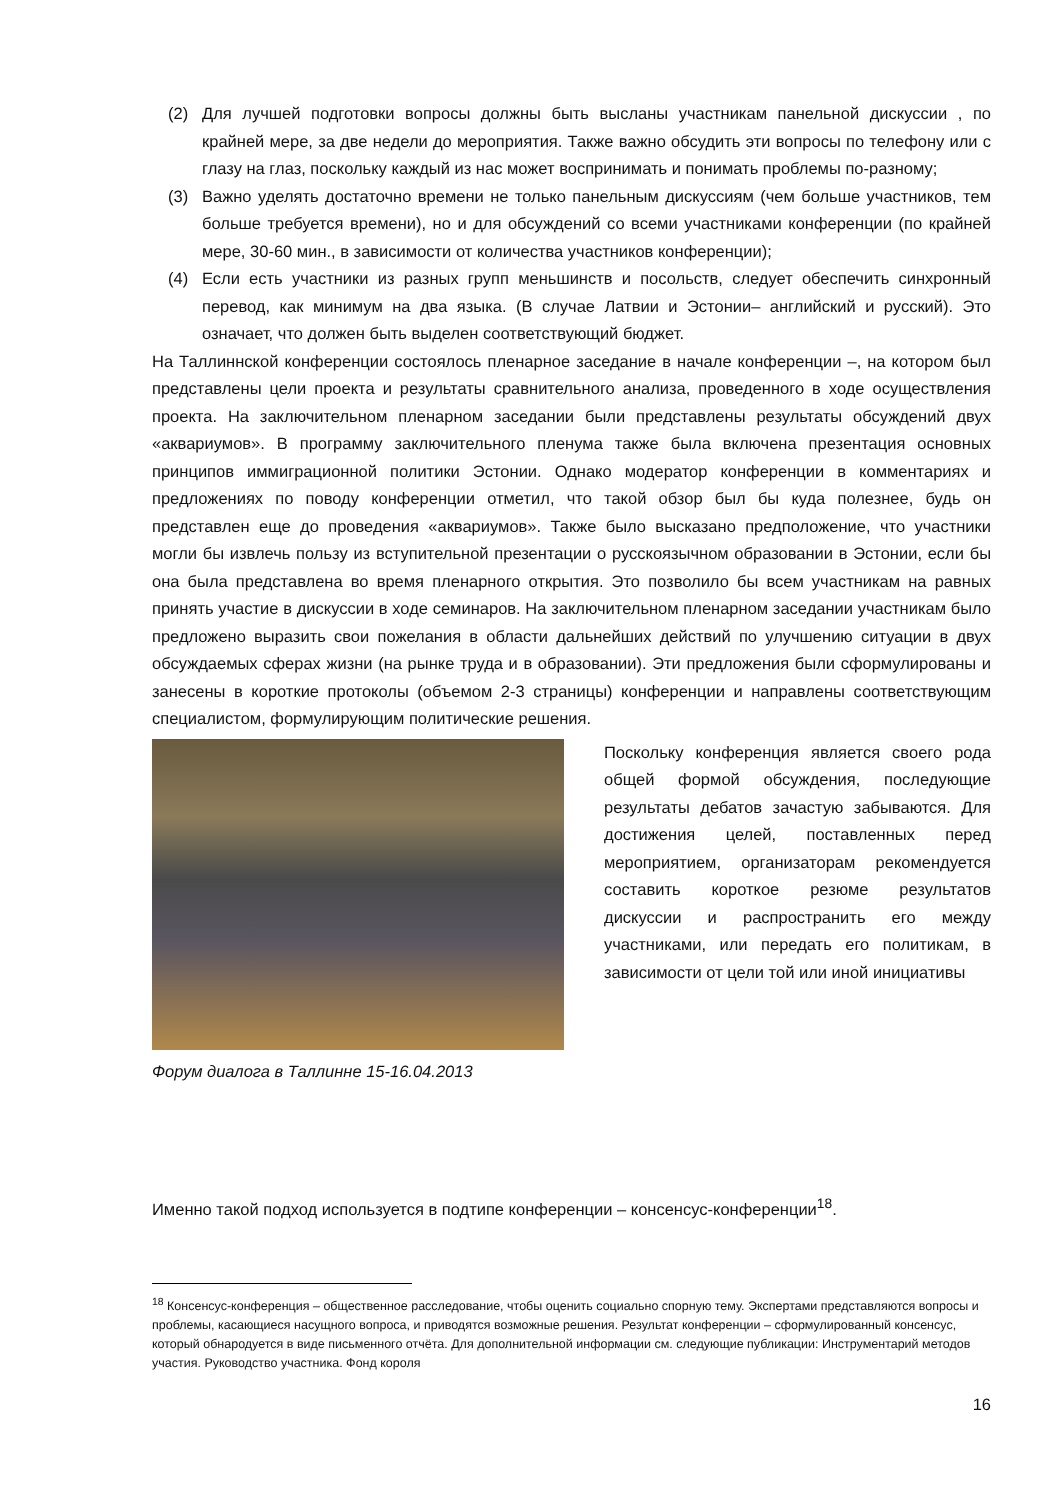(2) Для лучшей подготовки вопросы должны быть высланы участникам панельной дискуссии , по крайней мере, за две недели до мероприятия. Также важно обсудить эти вопросы по телефону или с глазу на глаз, поскольку каждый из нас может воспринимать и понимать проблемы по-разному;
(3) Важно уделять достаточно времени не только панельным дискуссиям (чем больше участников, тем больше требуется времени), но и для обсуждений со всеми участниками конференции (по крайней мере, 30-60 мин., в зависимости от количества участников конференции);
(4) Если есть участники из разных групп меньшинств и посольств, следует обеспечить синхронный перевод, как минимум на два языка. (В случае Латвии и Эстонии– английский и русский). Это означает, что должен быть выделен соответствующий бюджет.
На Таллиннской конференции состоялось пленарное заседание в начале конференции –, на котором был представлены цели проекта и результаты сравнительного анализа, проведенного в ходе осуществления проекта. На заключительном пленарном заседании были представлены результаты обсуждений двух «аквариумов». В программу заключительного пленума также была включена презентация основных принципов иммиграционной политики Эстонии. Однако модератор конференции в комментариях и предложениях по поводу конференции отметил, что такой обзор был бы куда полезнее, будь он представлен еще до проведения «аквариумов». Также было высказано предположение, что участники могли бы извлечь пользу из вступительной презентации о русскоязычном образовании в Эстонии, если бы она была представлена во время пленарного открытия. Это позволило бы всем участникам на равных принять участие в дискуссии в ходе семинаров. На заключительном пленарном заседании участникам было предложено выразить свои пожелания в области дальнейших действий по улучшению ситуации в двух обсуждаемых сферах жизни (на рынке труда и в образовании). Эти предложения были сформулированы и занесены в короткие протоколы (объемом 2-3 страницы) конференции и направлены соответствующим специалистом, формулирующим политические решения.
Поскольку конференция является своего рода общей формой обсуждения, последующие результаты дебатов зачастую забываются. Для достижения целей, поставленных перед мероприятием, организаторам рекомендуется составить короткое резюме результатов дискуссии и распространить его между участниками, или передать его политикам, в зависимости от цели той или иной инициативы
Форум диалога в Таллинне 15-16.04.2013
Именно такой подход используется в подтипе конференции – консенсус-конференции<sup>18</sup>.
<sup>18</sup> Консенсус-конференция – общественное расследование, чтобы оценить социально спорную тему. Экспертами представляются вопросы и проблемы, касающиеся насущного вопроса, и приводятся возможные решения. Результат конференции – сформулированный консенсус, который обнародуется в виде письменного отчёта. Для дополнительной информации см. следующие публикации: Инструментарий методов участия. Руководство участника. Фонд короля
16